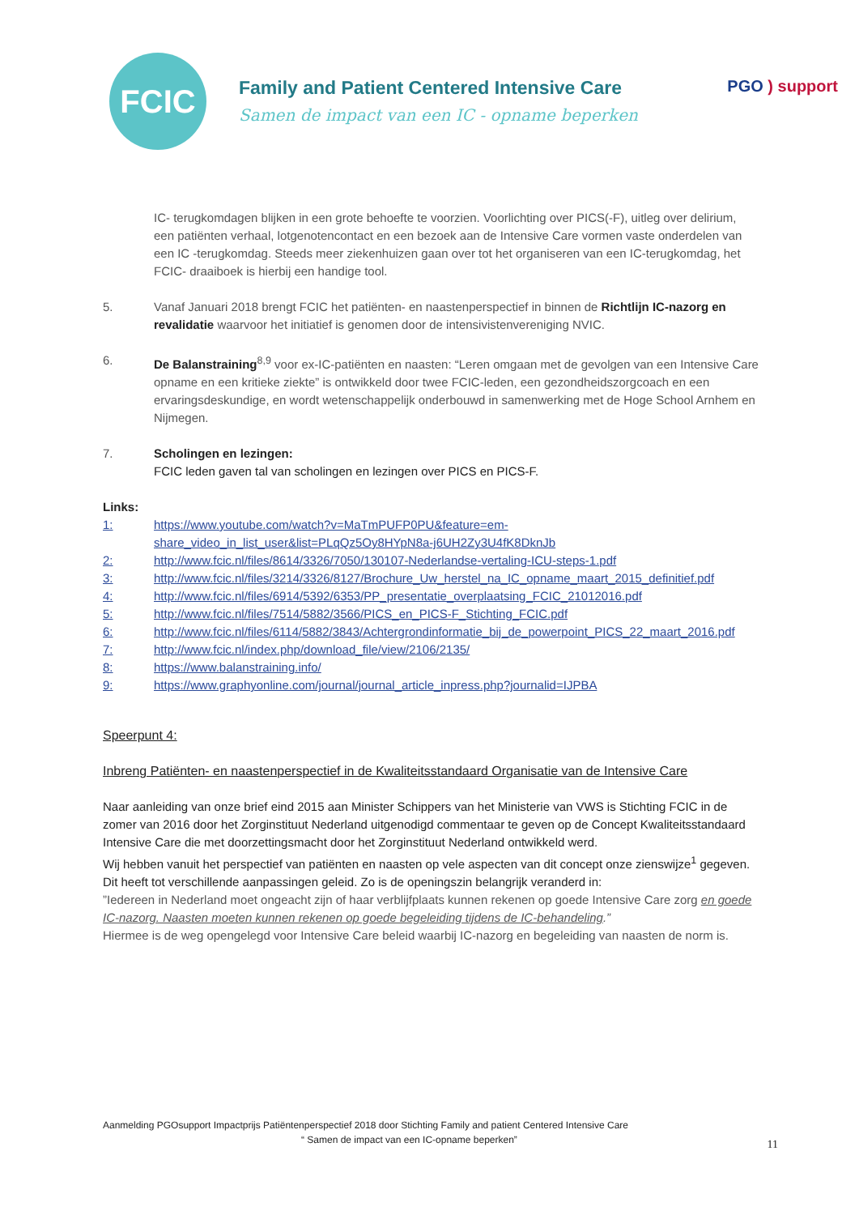FCIC
Family and Patient Centered Intensive Care
Samen de impact van een IC - opname beperken
PGO ) support
IC- terugkomdagen blijken in een grote behoefte te voorzien. Voorlichting over PICS(-F), uitleg over delirium, een patiënten verhaal, lotgenotencontact en een bezoek aan de Intensive Care vormen vaste onderdelen van een IC -terugkomdag. Steeds meer ziekenhuizen gaan over tot het organiseren van een IC-terugkomdag, het FCIC- draaiboek is hierbij een handige tool.
5. Vanaf Januari 2018 brengt FCIC het patiënten- en naastenperspectief in binnen de Richtlijn IC-nazorg en revalidatie waarvoor het initiatief is genomen door de intensivistenvereniging NVIC.
6. De Balanstraining<sup>8,9</sup> voor ex-IC-patiënten en naasten: “Leren omgaan met de gevolgen van een Intensive Care opname en een kritieke ziekte” is ontwikkeld door twee FCIC-leden, een gezondheidszorgcoach en een ervaringsdeskundige, en wordt wetenschappelijk onderbouwd in samenwerking met de Hoge School Arnhem en Nijmegen.
7. Scholingen en lezingen:
FCIC leden gaven tal van scholingen en lezingen over PICS en PICS-F.
Links:
1: https://www.youtube.com/watch?v=MaTmPUFP0PU&feature=em-share_video_in_list_user&list=PLqQz5Oy8HYpN8a-j6UH2Zy3U4fK8DknJb
2: http://www.fcic.nl/files/8614/3326/7050/130107-Nederlandse-vertaling-ICU-steps-1.pdf
3: http://www.fcic.nl/files/3214/3326/8127/Brochure_Uw_herstel_na_IC_opname_maart_2015_definitief.pdf
4: http://www.fcic.nl/files/6914/5392/6353/PP_presentatie_overplaatsing_FCIC_21012016.pdf
5: http://www.fcic.nl/files/7514/5882/3566/PICS_en_PICS-F_Stichting_FCIC.pdf
6: http://www.fcic.nl/files/6114/5882/3843/Achtergrondinformatie_bij_de_powerpoint_PICS_22_maart_2016.pdf
7: http://www.fcic.nl/index.php/download_file/view/2106/2135/
8: https://www.balanstraining.info/
9: https://www.graphyonline.com/journal/journal_article_inpress.php?journalid=IJPBA
Speerpunt 4:
Inbreng Patiënten- en naastenperspectief in de Kwaliteitsstandaard Organisatie van de Intensive Care
Naar aanleiding van onze brief eind 2015 aan Minister Schippers van het Ministerie van VWS is Stichting FCIC in de zomer van 2016 door het Zorginstituut Nederland uitgenodigd commentaar te geven op de Concept Kwaliteitsstandaard Intensive Care die met doorzettingsmacht door het Zorginstituut Nederland ontwikkeld werd.
Wij hebben vanuit het perspectief van patiënten en naasten op vele aspecten van dit concept onze zienswijze<sup>1</sup> gegeven.
Dit heeft tot verschillende aanpassingen geleid. Zo is de openingszin belangrijk veranderd in:
”Iedereen in Nederland moet ongeacht zijn of haar verblijfplaats kunnen rekenen op goede Intensive Care zorg en goede IC-nazorg. Naasten moeten kunnen rekenen op goede begeleiding tijdens de IC-behandeling.”
Hiermee is de weg opengelegd voor Intensive Care beleid waarbij IC-nazorg en begeleiding van naasten de norm is.
Aanmelding PGOsupport Impactprijs Patiëntenperspectief 2018 door Stichting Family and patient Centered Intensive Care
“ Samen de impact van een IC-opname beperken”
11